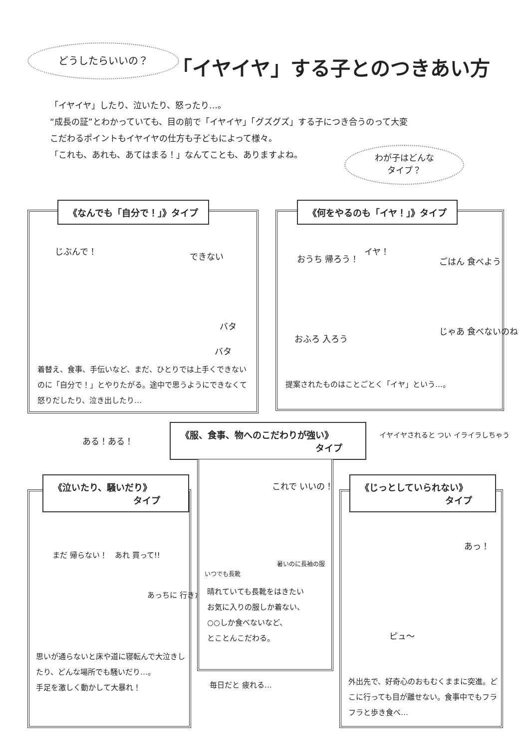どうしたらいいの？
「イヤイヤ」する子とのつきあい方
「イヤイヤ」したり、泣いたり、怒ったり…。
“成長の証”とわかっていても、目の前で「イヤイヤ」「グズグズ」する子につき合うのって大変
こだわるポイントもイヤイヤの仕方も子どもによって様々。
「これも、あれも、あてはまる！」なんてことも、ありますよね。
わが子はどんな
タイプ？
《なんでも「自分で！」》タイプ
じぶんで！ できない
バタ
バタ
着替え、食事、手伝いなど、まだ、ひとりでは上手くできないのに「自分で！」とやりたがる。途中で思うようにできなくて怒りだしたり、泣き出したり…
《何をやるのも「イヤ！」》タイプ
おうち 帰ろう！
イヤ！
ごはん 食べよう
おふろ 入ろう
じゃあ 食べないのね
提案されたものはことごとく「イヤ」という…。
ある！ある！
《服、食事、物へのこだわりが強い》
タイプ
イヤイヤされると つい イライラしちゃう
《泣いたり、騒いだり》
タイプ
まだ 帰らない！ あれ 買って!!
あっちに 行きたい！
思いが通らないと床や道に寝転んで大泣きしたり、どんな場所でも騒いだり…。
手足を激しく動かして大暴れ！
これで いいの！
いつでも長靴
暑いのに長袖の服
晴れていても長靴をはきたい
お気に入りの服しか着ない、
○○しか食べないなど、
とことんこだわる。
毎日だと 疲れる…
《じっとしていられない》
タイプ
あっ！
ピュ〜
外出先で、好奇心のおもむくままに突進。どこに行っても目が離せない。食事中でもフラフラと歩き食べ…